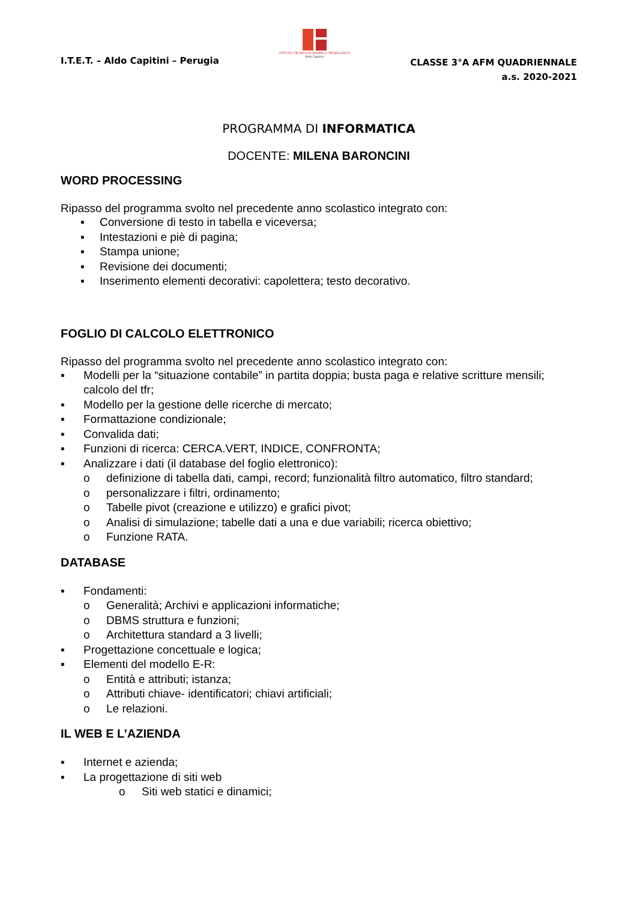I.T.E.T. – Aldo Capitini – Perugia
ISTITUTO TECNICO ECONOMICO TECNOLOGICO
Aldo Capitini
CLASSE 3°A AFM QUADRIENNALE
a.s. 2020-2021
PROGRAMMA DI INFORMATICA
DOCENTE: MILENA BARONCINI
WORD PROCESSING
Ripasso del programma svolto nel precedente anno scolastico integrato con:
▪ Conversione di testo in tabella e viceversa;
▪ Intestazioni e piè di pagina;
▪ Stampa unione;
▪ Revisione dei documenti;
▪ Inserimento elementi decorativi: capolettera; testo decorativo.
FOGLIO DI CALCOLO ELETTRONICO
Ripasso del programma svolto nel precedente anno scolastico integrato con:
▪ Modelli per la “situazione contabile” in partita doppia; busta paga e relative scritture mensili; calcolo del tfr;
▪ Modello per la gestione delle ricerche di mercato;
▪ Formattazione condizionale;
▪ Convalida dati;
▪ Funzioni di ricerca: CERCA.VERT, INDICE, CONFRONTA;
▪ Analizzare i dati (il database del foglio elettronico):
o definizione di tabella dati, campi, record; funzionalità filtro automatico, filtro standard;
o personalizzare i filtri, ordinamento;
o Tabelle pivot (creazione e utilizzo) e grafici pivot;
o Analisi di simulazione; tabelle dati a una e due variabili; ricerca obiettivo;
o Funzione RATA.
DATABASE
▪ Fondamenti:
o Generalità; Archivi e applicazioni informatiche;
o DBMS struttura e funzioni;
o Architettura standard a 3 livelli;
▪ Progettazione concettuale e logica;
▪ Elementi del modello E-R:
o Entità e attributi; istanza;
o Attributi chiave- identificatori; chiavi artificiali;
o Le relazioni.
IL WEB E L’AZIENDA
▪ Internet e azienda;
▪ La progettazione di siti web
o Siti web statici e dinamici;